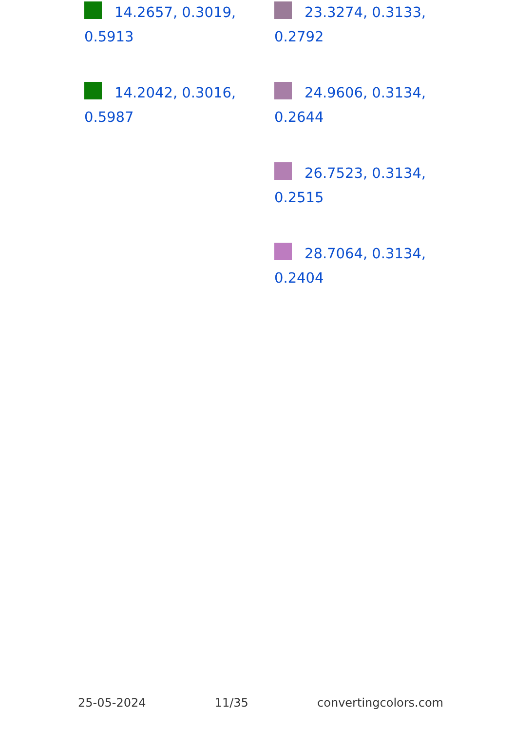14.2657, 0.3019, 0.5913
14.2042, 0.3016, 0.5987
23.3274, 0.3133, 0.2792
24.9606, 0.3134, 0.2644
26.7523, 0.3134, 0.2515
28.7064, 0.3134, 0.2404
25-05-2024 11/35 convertingcolors.com